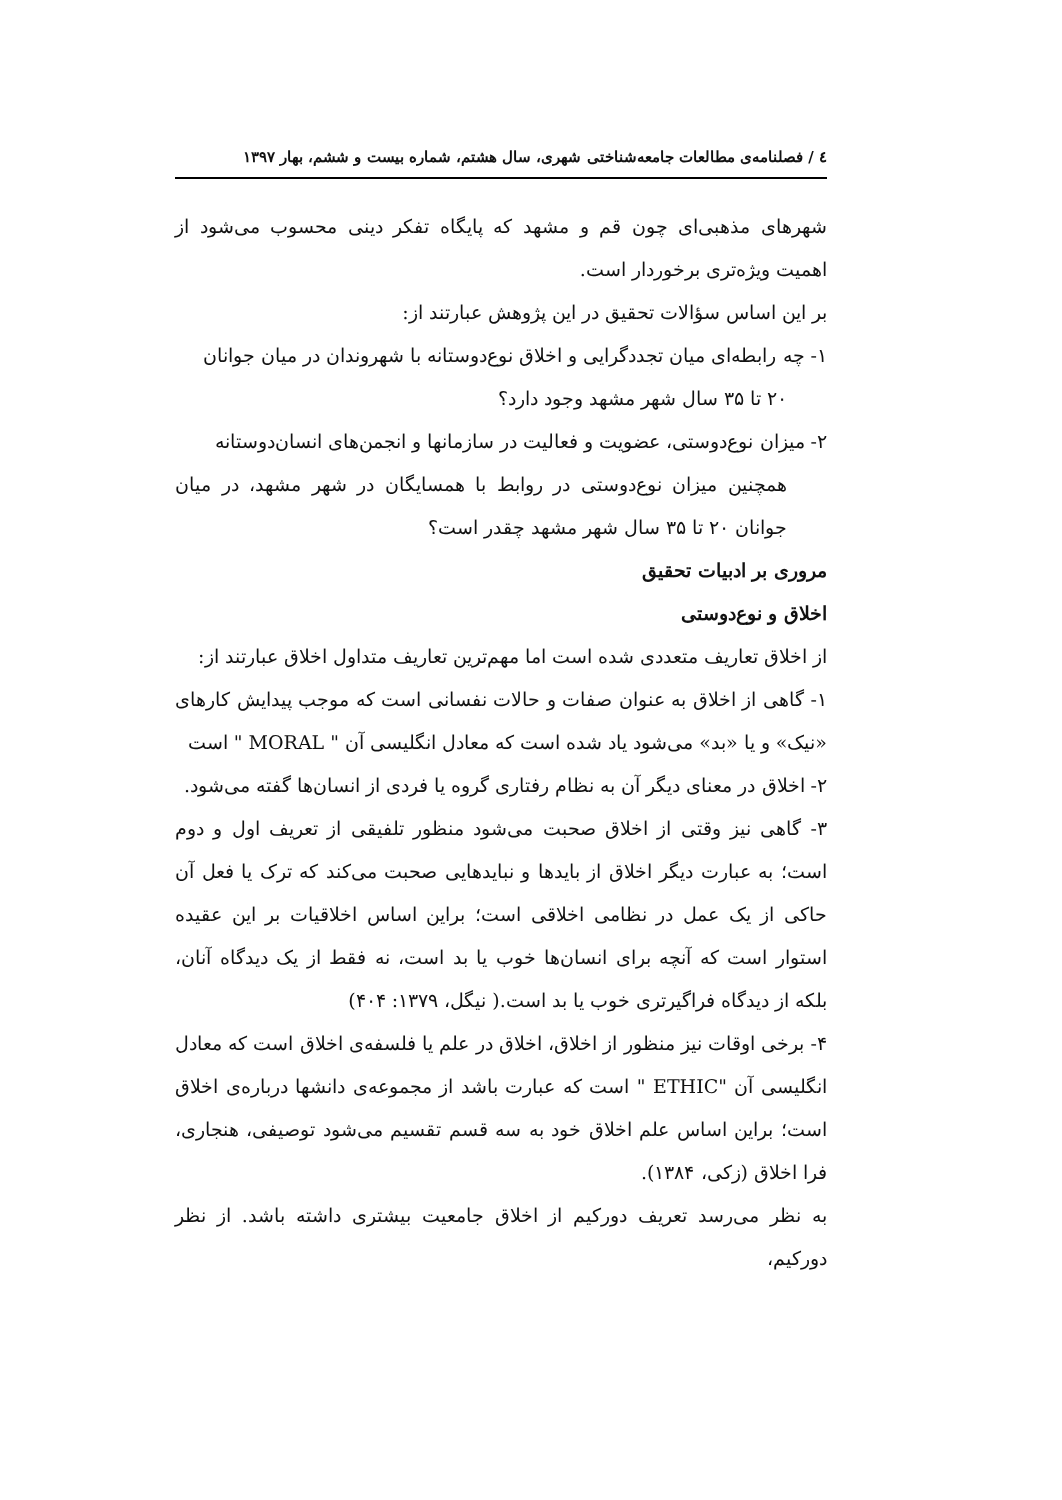٤ / فصلنامه‌ی مطالعات جامعه‌شناختی شهری، سال هشتم، شماره بیست و ششم، بهار ١٣٩٧
شهرهای مذهبی‌ای چون قم و مشهد که پایگاه تفکر دینی محسوب می‌شود از اهمیت ویژه‌تری برخوردار است.
بر این اساس سؤالات تحقیق در این پژوهش عبارتند از:
١- چه رابطه‌ای میان تجددگرایی و اخلاق نوع‌دوستانه با شهروندان در میان جوانان
٢٠ تا ٣۵ سال شهر مشهد وجود دارد؟
٢- میزان نوع‌دوستی، عضویت و فعالیت در سازمانها و انجمن‌های انسان‌دوستانه
همچنین میزان نوع‌دوستی در روابط با همسایگان در شهر مشهد، در میان جوانان ٢٠ تا ٣۵ سال شهر مشهد چقدر است؟
مروری بر ادبیات تحقیق
اخلاق و نوع‌دوستی
از اخلاق تعاریف متعددی شده است اما مهم‌ترین تعاریف متداول اخلاق عبارتند از:
١- گاهی از اخلاق به عنوان صفات و حالات نفسانی است که موجب پیدایش کارهای «نیک» و یا «بد» می‌شود یاد شده است که معادل انگلیسی آن " MORAL " است
٢- اخلاق در معنای دیگر آن به نظام رفتاری گروه یا فردی از انسان‌ها گفته می‌شود.
٣- گاهی نیز وقتی از اخلاق صحبت می‌شود منظور تلفیقی از تعریف اول و دوم است؛ به عبارت دیگر اخلاق از بایدها و نبایدهایی صحبت می‌کند که ترک یا فعل آن حاکی از یک عمل در نظامی اخلاقی است؛ براین اساس اخلاقیات بر این عقیده استوار است که آنچه برای انسان‌ها خوب یا بد است، نه فقط از یک دیدگاه آنان، بلکه از دیدگاه فراگیرتری خوب یا بد است.( نیگل، ١٣٧٩: ۴٠۴)
۴- برخی اوقات نیز منظور از اخلاق، اخلاق در علم یا فلسفه‌ی اخلاق است که معادل انگلیسی آن "ETHIC " است که عبارت باشد از مجموعه‌ی دانشها درباره‌ی اخلاق است؛ براین اساس علم اخلاق خود به سه قسم تقسیم می‌شود توصیفی، هنجاری، فرا اخلاق (زکی، ١٣٨۴).
به نظر می‌رسد تعریف دورکیم از اخلاق جامعیت بیشتری داشته باشد. از نظر دورکیم،